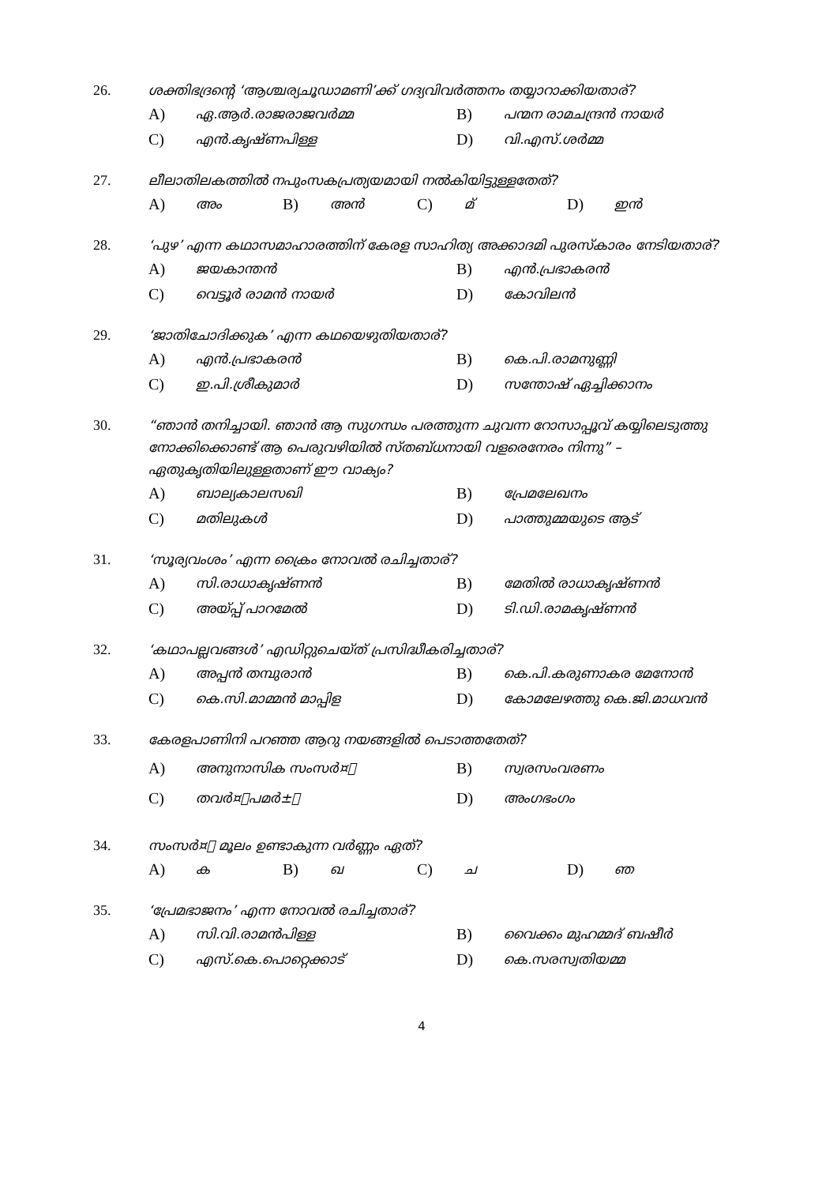26. ശക്തിഭദ്രന്റെ ‘ആശ്ചര്യചൂഡാമണി’ക്ക് ഗദ്യവിവർത്തനം തയ്യാറാക്കിയതാര്?
A) ഏ.ആർ.രാജരാജവർമ്മ B) പന്മന രാമചന്ദ്രൻ നായർ
C) എൻ.കൃഷ്ണപിള്ള D) വി.എസ്.ശർമ്മ
27. ലീലാതിലകത്തിൽ നപുംസകപ്രത്യയമായി നൽകിയിട്ടുള്ളതേത്?
A) അം B) അൻ C) മ് D) ഇൻ
28. ‘പുഴ’ എന്ന കഥാസമാഹാരത്തിന് കേരള സാഹിത്യ അക്കാദമി പുരസ്കാരം നേടിയതാര്?
A) ജയകാന്തൻ B) എൻ.പ്രഭാകരൻ
C) വെട്ടൂർ രാമൻ നായർ D) കോവിലൻ
29. ‘ജാതിചോദിക്കുക’ എന്ന കഥയെഴുതിയതാര്?
A) എൻ.പ്രഭാകരൻ B) കെ.പി.രാമനുണ്ണി
C) ഇ.പി.ശ്രീകുമാർ D) സന്തോഷ് ഏച്ചിക്കാനം
30. “ഞാൻ തനിച്ചായി. ഞാൻ ആ സുഗന്ധം പരത്തുന്ന ചുവന്ന റോസാപ്പൂവ് കയ്യിലെടുത്തു നോക്കിക്കൊണ്ട് ആ പെരുവഴിയിൽ സ്തബ്ധനായി വളരെനേരം നിന്നു” – ഏതുകൃതിയിലുള്ളതാണ് ഈ വാക്യം?
A) ബാല്യകാലസഖി B) പ്രേമലേഖനം
C) മതിലുകൾ D) പാത്തുമ്മയുടെ ആട്
31. ‘സൂര്യവംശം’ എന്ന ക്രൈം നോവൽ രചിച്ചതാര്?
A) സി.രാധാകൃഷ്ണൻ B) മേതിൽ രാധാകൃഷ്ണൻ
C) അയ്പ്പ് പാറമേൽ D) ടി.ഡി.രാമകൃഷ്ണൻ
32. ‘കഥാപല്ലവങ്ങൾ’ എഡിറ്റുചെയ്ത് പ്രസിദ്ധീകരിച്ചതാര്?
A) അപ്പൻ തമ്പുരാൻ B) കെ.പി.കരുണാകര മേനോൻ
C) കെ.സി.മാമ്മൻ മാപ്പിള D) കോമലേഴത്തു കെ.ജി.മാധവൻ
33. കേരളപാണിനി പറഞ്ഞ ആറു നയങ്ങളിൽ പെടാത്തതേത്?
A) അനുനാസിക സംസർ¤ം B) സ്വരസംവരണം
C) തവർ¤ോപമർ±ം D) അംഗഭംഗം
34. സംസർ¤ം മൂലം ഉണ്ടാകുന്ന വർണ്ണം ഏത്?
A) ക B) ഖ C) ച D) ഞ
35. ‘പ്രേമഭാജനം’ എന്ന നോവൽ രചിച്ചതാര്?
A) സി.വി.രാമൻപിള്ള B) വൈക്കം മുഹമ്മദ് ബഷീർ
C) എസ്.കെ.പൊറ്റെക്കാട് D) കെ.സരസ്വതിയമ്മ
4